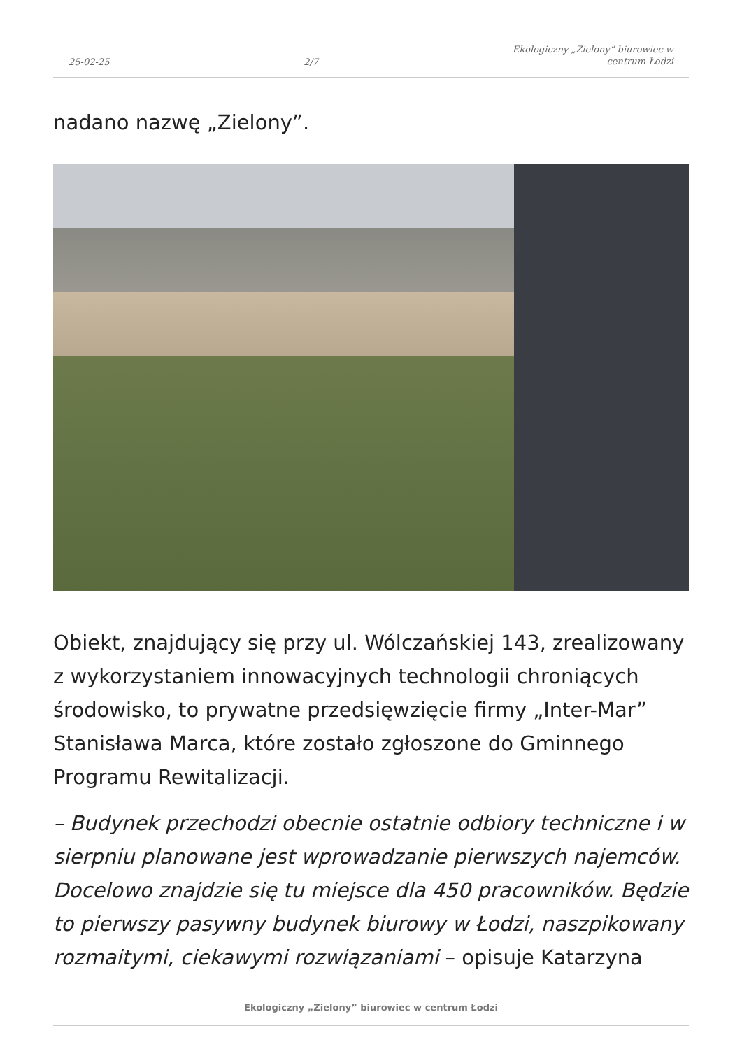25-02-25
2/7
Ekologiczny „Zielony” biurowiec w
centrum Łodzi
nadano nazwę „Zielony”.
Obiekt, znajdujący się przy ul. Wólczańskiej 143, zrealizowany z wykorzystaniem innowacyjnych technologii chroniących środowisko, to prywatne przedsięwzięcie firmy „Inter-Mar” Stanisława Marca, które zostało zgłoszone do Gminnego Programu Rewitalizacji.
– Budynek przechodzi obecnie ostatnie odbiory techniczne i w sierpniu planowane jest wprowadzanie pierwszych najemców. Docelowo znajdzie się tu miejsce dla 450 pracowników. Będzie to pierwszy pasywny budynek biurowy w Łodzi, naszpikowany rozmaitymi, ciekawymi rozwiązaniami – opisuje Katarzyna
Ekologiczny „Zielony” biurowiec w centrum Łodzi